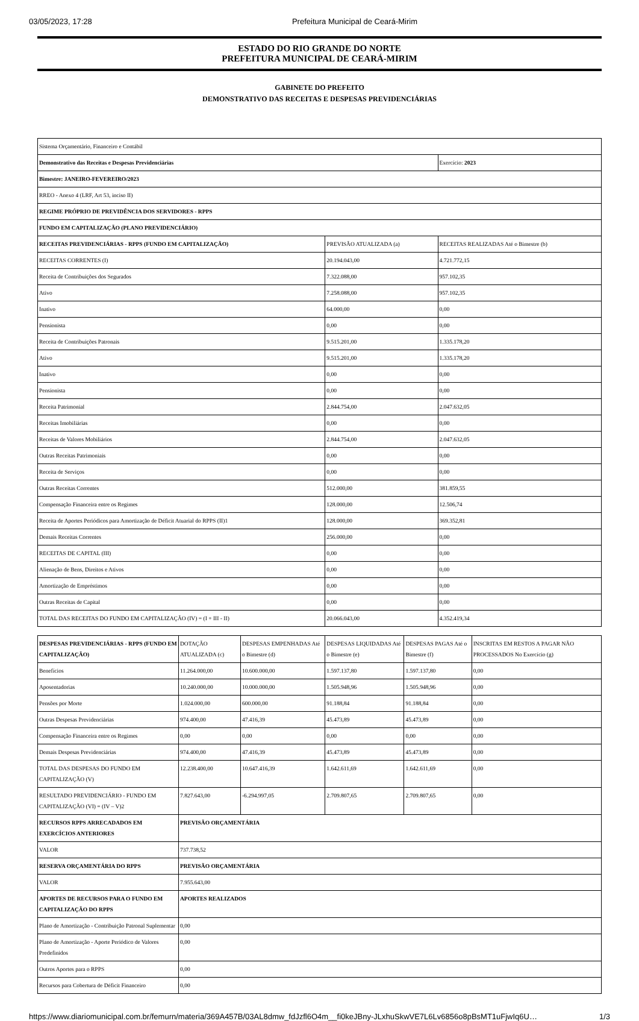03/05/2023, 17:28 Prefeitura Municipal de Ceará-Mirim
ESTADO DO RIO GRANDE DO NORTE
PREFEITURA MUNICIPAL DE CEARÁ-MIRIM
GABINETE DO PREFEITO
DEMONSTRATIVO DAS RECEITAS E DESPESAS PREVIDENCIÁRIAS
| Sistema Orçamentário, Financeiro e Contábil | | |
| Demonstrativo das Receitas e Despesas Previdenciárias | | Exercício: 2023 |
| Bimestre: JANEIRO-FEVEREIRO/2023 | | |
| RREO - Anexo 4 (LRF, Art 53, inciso II) | | |
| REGIME PRÓPRIO DE PREVIDÊNCIA DOS SERVIDORES - RPPS | | |
| FUNDO EM CAPITALIZAÇÃO (PLANO PREVIDENCIÁRIO) | | |
| RECEITAS PREVIDENCIÁRIAS - RPPS (FUNDO EM CAPITALIZAÇÃO) | PREVISÃO ATUALIZADA (a) | RECEITAS REALIZADAS Até o Bimestre (b) |
| RECEITAS CORRENTES (I) | 20.194.043,00 | 4.721.772,15 |
| Receita de Contribuições dos Segurados | 7.322.088,00 | 957.102,35 |
| Ativo | 7.258.088,00 | 957.102,35 |
| Inativo | 64.000,00 | 0,00 |
| Pensionista | 0,00 | 0,00 |
| Receita de Contribuições Patronais | 9.515.201,00 | 1.335.178,20 |
| Ativo | 9.515.201,00 | 1.335.178,20 |
| Inativo | 0,00 | 0,00 |
| Pensionista | 0,00 | 0,00 |
| Receita Patrimonial | 2.844.754,00 | 2.047.632,05 |
| Receitas Imobiliárias | 0,00 | 0,00 |
| Receitas de Valores Mobiliários | 2.844.754,00 | 2.047.632,05 |
| Outras Receitas Patrimoniais | 0,00 | 0,00 |
| Receita de Serviços | 0,00 | 0,00 |
| Outras Receitas Correntes | 512.000,00 | 381.859,55 |
| Compensação Financeira entre os Regimes | 128.000,00 | 12.506,74 |
| Receita de Aportes Periódicos para Amortização de Déficit Atuarial do RPPS (II)1 | 128.000,00 | 369.352,81 |
| Demais Receitas Correntes | 256.000,00 | 0,00 |
| RECEITAS DE CAPITAL (III) | 0,00 | 0,00 |
| Alienação de Bens, Direitos e Ativos | 0,00 | 0,00 |
| Amortização de Empréstimos | 0,00 | 0,00 |
| Outras Receitas de Capital | 0,00 | 0,00 |
| TOTAL DAS RECEITAS DO FUNDO EM CAPITALIZAÇÃO (IV) = (I + III - II) | 20.066.043,00 | 4.352.419,34 |
| DESPESAS PREVIDENCIÁRIAS - RPPS (FUNDO EM CAPITALIZAÇÃO) | DOTAÇÃO ATUALIZADA (c) | DESPESAS EMPENHADAS Até o Bimestre (d) | DESPESAS LIQUIDADAS Até o Bimestre (e) | DESPESAS PAGAS Até o Bimestre (f) | INSCRITAS EM RESTOS A PAGAR NÃO PROCESSADOS No Exercício (g) |
| Benefícios | 11.264.000,00 | 10.600.000,00 | 1.597.137,80 | 1.597.137,80 | 0,00 |
| Aposentadorias | 10.240.000,00 | 10.000.000,00 | 1.505.948,96 | 1.505.948,96 | 0,00 |
| Pensões por Morte | 1.024.000,00 | 600.000,00 | 91.188,84 | 91.188,84 | 0,00 |
| Outras Despesas Previdenciárias | 974.400,00 | 47.416,39 | 45.473,89 | 45.473,89 | 0,00 |
| Compensação Financeira entre os Regimes | 0,00 | 0,00 | 0,00 | 0,00 | 0,00 |
| Demais Despesas Previdenciárias | 974.400,00 | 47.416,39 | 45.473,89 | 45.473,89 | 0,00 |
| TOTAL DAS DESPESAS DO FUNDO EM CAPITALIZAÇÃO (V) | 12.238.400,00 | 10.647.416,39 | 1.642.611,69 | 1.642.611,69 | 0,00 |
| RESULTADO PREVIDENCIÁRIO - FUNDO EM CAPITALIZAÇÃO (VI) = (IV – V)2 | 7.827.643,00 | -6.294.997,05 | 2.709.807,65 | 2.709.807,65 | 0,00 |
| RECURSOS RPPS ARRECADADOS EM EXERCÍCIOS ANTERIORES | PREVISÃO ORÇAMENTÁRIA | | | | |
| VALOR | 737.738,52 | | | | |
| RESERVA ORÇAMENTÁRIA DO RPPS | PREVISÃO ORÇAMENTÁRIA | | | | |
| VALOR | 7.955.643,00 | | | | |
| APORTES DE RECURSOS PARA O FUNDO EM CAPITALIZAÇÃO DO RPPS | APORTES REALIZADOS | | | | |
| Plano de Amortização - Contribuição Patronal Suplementar | 0,00 | | | | |
| Plano de Amortização - Aporte Periódico de Valores Predefinidos | 0,00 | | | | |
| Outros Aportes para o RPPS | 0,00 | | | | |
| Recursos para Cobertura de Déficit Financeiro | 0,00 | | | | |
https://www.diariomunicipal.com.br/femurn/materia/369A457B/03AL8dmw_fdJzfl6O4m__fi0keJBny-JLxhuSkwVE7L6Lv6856o8pBsMT1uFjwIq6U… 1/3